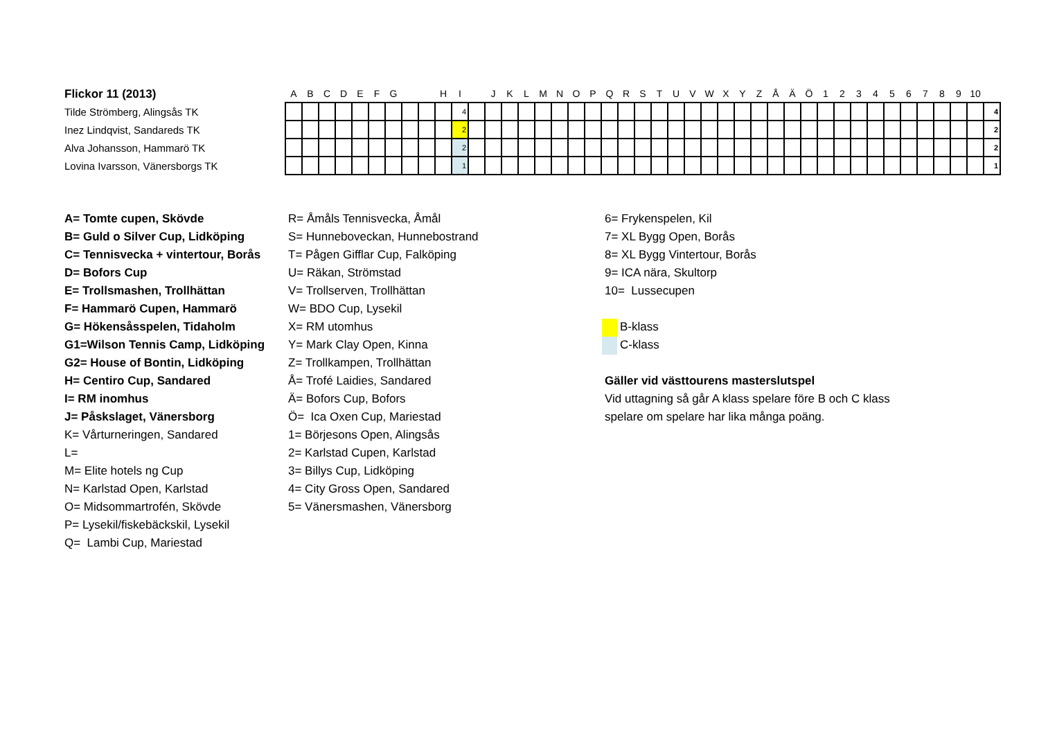Flickor 11 (2013)
Tilde Strömberg, Alingsås TK
Inez Lindqvist, Sandareds TK
Alva Johansson, Hammarö TK
Lovina Ivarsson, Vänersborgs TK
| A | B | C | D | E | F | G | | | H | I | | J | K | L | M | N | O | P | Q | R | S | T | U | V | W | X | Y | Z | Å | Ä | Ö | 1 | 2 | 3 | 4 | 5 | 6 | 7 | 8 | 9 | 10 | |
| --- | --- | --- | --- | --- | --- | --- | --- | --- | --- | --- | --- | --- | --- | --- | --- | --- | --- | --- | --- | --- | --- | --- | --- | --- | --- | --- | --- | --- | --- | --- | --- | --- | --- | --- | --- | --- | --- | --- | --- | --- | --- | --- |
| | | | | | | | | | | 4 | | | | | | | | | | | | | | | | | | | | | | | | | | | | | | | | 4 |
| | | | | | | | | | | 2 | | | | | | | | | | | | | | | | | | | | | | | | | | | | | | | | 2 |
| | | | | | | | | | | 2 | | | | | | | | | | | | | | | | | | | | | | | | | | | | | | | | 2 |
| | | | | | | | | | | 1 | | | | | | | | | | | | | | | | | | | | | | | | | | | | | | | | 1 |
A= Tomte cupen, Skövde
B= Guld o Silver Cup, Lidköping
C= Tennisvecka + vintertour, Borås
D= Bofors Cup
E= Trollsmashen, Trollhättan
F= Hammarö Cupen, Hammarö
G= Hökensåsspelen, Tidaholm
G1=Wilson Tennis Camp, Lidköping
G2= House of Bontin, Lidköping
H= Centiro Cup, Sandared
I= RM inomhus
J= Påskslaget, Vänersborg
K= Vårturneringen, Sandared
L=
M= Elite hotels ng Cup
N= Karlstad Open, Karlstad
O= Midsommartrofén, Skövde
P= Lysekil/fiskebäckskil, Lysekil
Q= Lambi Cup, Mariestad
R= Åmåls Tennisvecka, Åmål
S= Hunneboveckan, Hunnebostrand
T= Pågen Gifflar Cup, Falköping
U= Räkan, Strömstad
V= Trollserven, Trollhättan
W= BDO Cup, Lysekil
X= RM utomhus
Y= Mark Clay Open, Kinna
Z= Trollkampen, Trollhättan
Å= Trofé Laidies, Sandared
Ä= Bofors Cup, Bofors
Ö= Ica Oxen Cup, Mariestad
1= Börjesons Open, Alingsås
2= Karlstad Cupen, Karlstad
3= Billys Cup, Lidköping
4= City Gross Open, Sandared
5= Vänersmashen, Vänersborg
6= Frykenspelen, Kil
7= XL Bygg Open, Borås
8= XL Bygg Vintertour, Borås
9= ICA nära, Skultorp
10= Lussecupen
B-klass
C-klass
Gäller vid västtourens masterslutspel
Vid uttagning så går A klass spelare före B och C klass
spelare om spelare har lika många poäng.